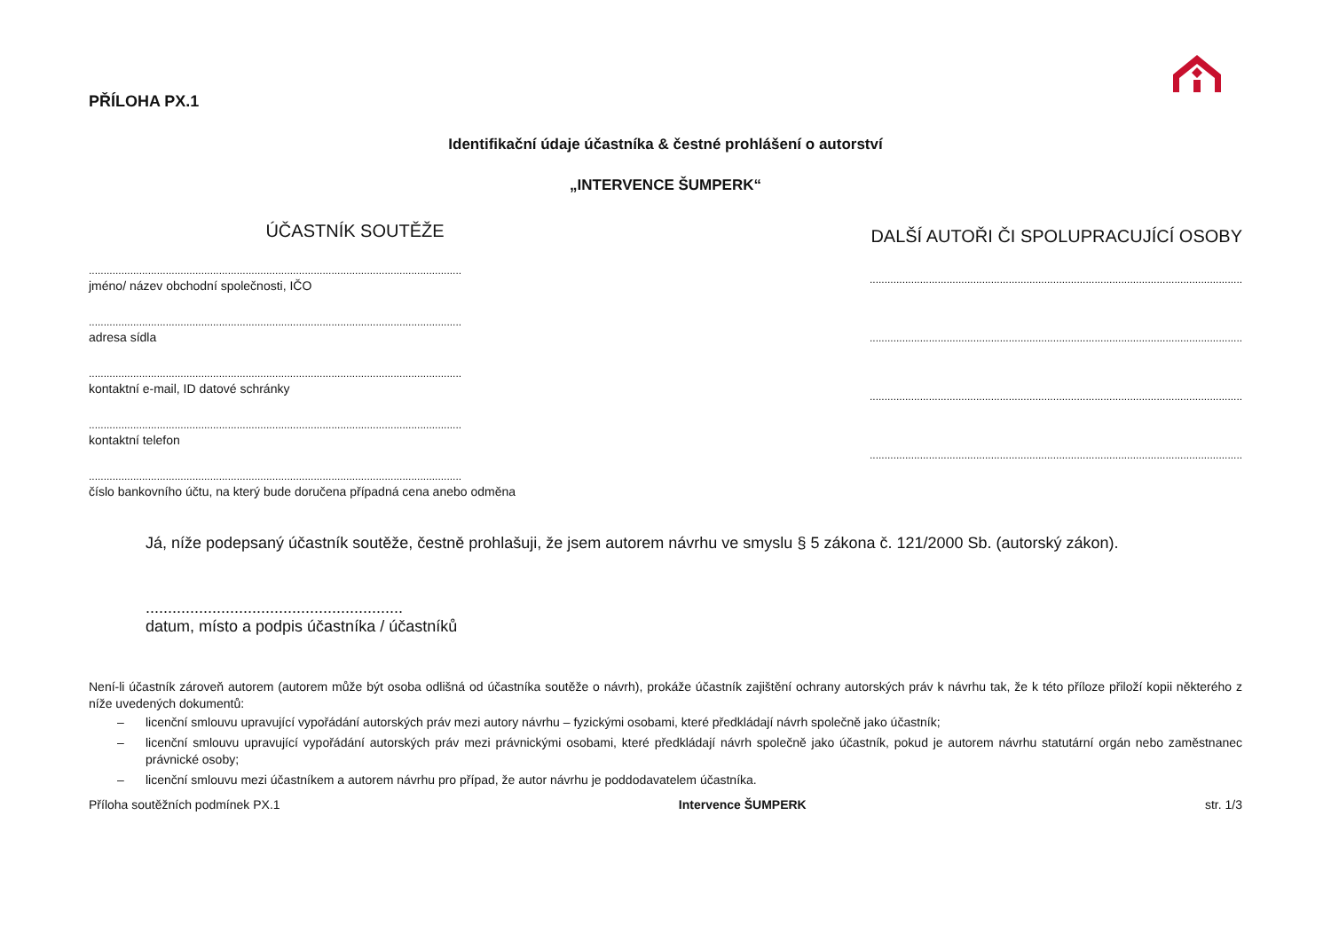PŘÍLOHA PX.1
Identifikační údaje účastníka & čestné prohlášení o autorství
„INTERVENCE ŠUMPERK“
ÚČASTNÍK SOUTĚŽE
..............................................................................................................................
jméno/ název obchodní společnosti, IČO
..............................................................................................................................
adresa sídla
..............................................................................................................................
kontaktní e-mail, ID datové schránky
..............................................................................................................................
kontaktní telefon
..............................................................................................................................
číslo bankovního účtu, na který bude doručena případná cena anebo odměna
DALŠÍ AUTOŘI ČI SPOLUPRACUJÍCÍ OSOBY
..............................................................................................................................
..............................................................................................................................
..............................................................................................................................
..............................................................................................................................
Já, níže podepsaný účastník soutěže, čestně prohlašuji, že jsem autorem návrhu ve smyslu § 5 zákona č. 121/2000 Sb. (autorský zákon).
..........................................................
datum, místo a podpis účastníka / účastníků
Není-li účastník zároveň autorem (autorem může být osoba odlišná od účastníka soutěže o návrh), prokáže účastník zajištění ochrany autorských práv k návrhu tak, že k této příloze přiloží kopii některého z níže uvedených dokumentů:
– licenční smlouvu upravující vypořádání autorských práv mezi autory návrhu – fyzickými osobami, které předkládají návrh společně jako účastník;
– licenční smlouvu upravující vypořádání autorských práv mezi právnickými osobami, které předkládají návrh společně jako účastník, pokud je autorem návrhu statutární orgán nebo zaměstnanec právnické osoby;
– licenční smlouvu mezi účastníkem a autorem návrhu pro případ, že autor návrhu je poddodavatelem účastníka.
Příloha soutěžních podmínek PX.1 Intervence ŠUMPERK str. 1/3